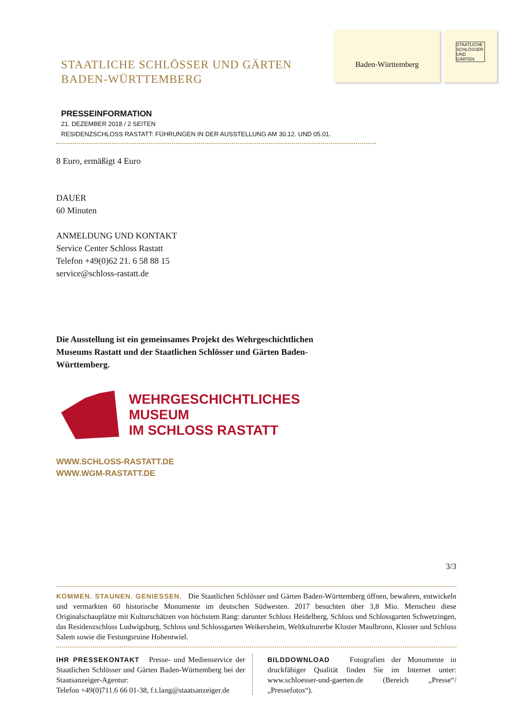STAATLICHE SCHLÖSSER UND GÄRTEN
BADEN-WÜRTTEMBERG
Baden-Württemberg
STAATLICHE SCHLÖSSER UND GÄRTEN
PRESSEINFORMATION
21. DEZEMBER 2018 / 2 SEITEN
RESIDENZSCHLOSS RASTATT: FÜHRUNGEN IN DER AUSSTELLUNG AM 30.12. UND 05.01.
8 Euro, ermäßigt 4 Euro
DAUER
60 Minuten
ANMELDUNG UND KONTAKT
Service Center Schloss Rastatt
Telefon +49(0)62 21. 6 58 88 15
service@schloss-rastatt.de
Die Ausstellung ist ein gemeinsames Projekt des Wehrgeschichtlichen Museums Rastatt und der Staatlichen Schlösser und Gärten Baden-Württemberg.
WEHRGESCHICHTLICHES
MUSEUM
IM SCHLOSS RASTATT
WWW.SCHLOSS-RASTATT.DE
WWW.WGM-RASTATT.DE
3/3
KOMMEN. STAUNEN. GENIESSEN. Die Staatlichen Schlösser und Gärten Baden-Württemberg öffnen, bewahren, entwickeln und vermarkten 60 historische Monumente im deutschen Südwesten. 2017 besuchten über 3,8 Mio. Menschen diese Originalschauplätze mit Kulturschätzen von höchstem Rang: darunter Schloss Heidelberg, Schloss und Schlossgarten Schwetzingen, das Residenzschloss Ludwigsburg, Schloss und Schlossgarten Weikersheim, Weltkulturerbe Kloster Maulbronn, Kloster und Schloss Salem sowie die Festungsruine Hohentwiel.
IHR PRESSEKONTAKT Presse- und Medienservice der Staatlichen Schlösser und Gärten Baden-Württemberg bei der Staatsanzeiger-Agentur:
Telefon +49(0)711.6 66 01-38, f.t.lang@staatsanzeiger.de
BILDDOWNLOAD Fotografien der Monumente in druckfähiger Qualität finden Sie im Internet unter: www.schloesser-und-gaerten.de (Bereich „Presse“/„Pressefotos“).